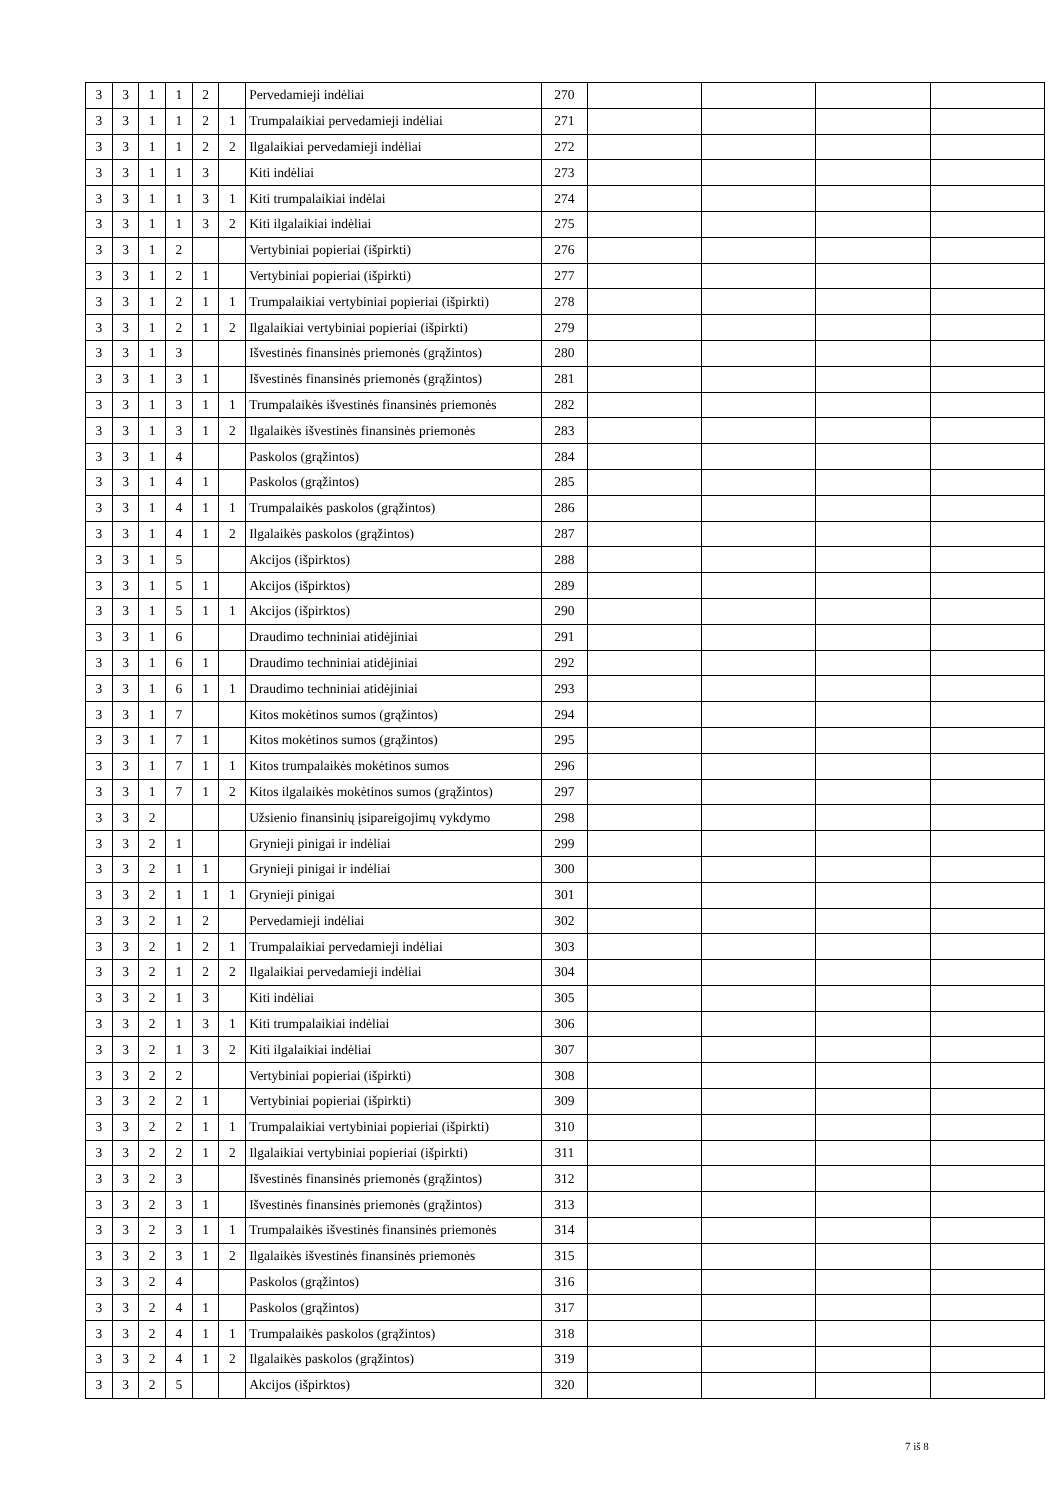| 3 | 3 | 1 | 1 | 2 | | Pervedamieji indėliai | 270 | | | | |
| 3 | 3 | 1 | 1 | 2 | 1 | Trumpalaikiai pervedamieji indėliai | 271 | | | | |
| 3 | 3 | 1 | 1 | 2 | 2 | Ilgalaikiai pervedamieji indėliai | 272 | | | | |
| 3 | 3 | 1 | 1 | 3 | | Kiti indėliai | 273 | | | | |
| 3 | 3 | 1 | 1 | 3 | 1 | Kiti trumpalaikiai indėlai | 274 | | | | |
| 3 | 3 | 1 | 1 | 3 | 2 | Kiti ilgalaikiai indėliai | 275 | | | | |
| 3 | 3 | 1 | 2 | | | Vertybiniai popieriai (išpirkti) | 276 | | | | |
| 3 | 3 | 1 | 2 | 1 | | Vertybiniai popieriai (išpirkti) | 277 | | | | |
| 3 | 3 | 1 | 2 | 1 | 1 | Trumpalaikiai vertybiniai popieriai (išpirkti) | 278 | | | | |
| 3 | 3 | 1 | 2 | 1 | 2 | Ilgalaikiai vertybiniai popieriai (išpirkti) | 279 | | | | |
| 3 | 3 | 1 | 3 | | | Išvestinės finansinės priemonės (grąžintos) | 280 | | | | |
| 3 | 3 | 1 | 3 | 1 | | Išvestinės finansinės priemonės (grąžintos) | 281 | | | | |
| 3 | 3 | 1 | 3 | 1 | 1 | Trumpalaikės išvestinės finansinės priemonės | 282 | | | | |
| 3 | 3 | 1 | 3 | 1 | 2 | Ilgalaikės išvestinės finansinės priemonės | 283 | | | | |
| 3 | 3 | 1 | 4 | | | Paskolos (grąžintos) | 284 | | | | |
| 3 | 3 | 1 | 4 | 1 | | Paskolos (grąžintos) | 285 | | | | |
| 3 | 3 | 1 | 4 | 1 | 1 | Trumpalaikės paskolos (grąžintos) | 286 | | | | |
| 3 | 3 | 1 | 4 | 1 | 2 | Ilgalaikės paskolos (grąžintos) | 287 | | | | |
| 3 | 3 | 1 | 5 | | | Akcijos (išpirktos) | 288 | | | | |
| 3 | 3 | 1 | 5 | 1 | | Akcijos (išpirktos) | 289 | | | | |
| 3 | 3 | 1 | 5 | 1 | 1 | Akcijos (išpirktos) | 290 | | | | |
| 3 | 3 | 1 | 6 | | | Draudimo techniniai atidėjiniai | 291 | | | | |
| 3 | 3 | 1 | 6 | 1 | | Draudimo techniniai atidėjiniai | 292 | | | | |
| 3 | 3 | 1 | 6 | 1 | 1 | Draudimo techniniai atidėjiniai | 293 | | | | |
| 3 | 3 | 1 | 7 | | | Kitos mokėtinos sumos (grąžintos) | 294 | | | | |
| 3 | 3 | 1 | 7 | 1 | | Kitos mokėtinos sumos (grąžintos) | 295 | | | | |
| 3 | 3 | 1 | 7 | 1 | 1 | Kitos trumpalaikės mokėtinos sumos | 296 | | | | |
| 3 | 3 | 1 | 7 | 1 | 2 | Kitos ilgalaikės mokėtinos sumos (grąžintos) | 297 | | | | |
| 3 | 3 | 2 | | | | Užsienio finansinių įsipareigojimų vykdymo | 298 | | | | |
| 3 | 3 | 2 | 1 | | | Grynieji pinigai ir indėliai | 299 | | | | |
| 3 | 3 | 2 | 1 | 1 | | Grynieji pinigai ir indėliai | 300 | | | | |
| 3 | 3 | 2 | 1 | 1 | 1 | Grynieji pinigai | 301 | | | | |
| 3 | 3 | 2 | 1 | 2 | | Pervedamieji indėliai | 302 | | | | |
| 3 | 3 | 2 | 1 | 2 | 1 | Trumpalaikiai pervedamieji indėliai | 303 | | | | |
| 3 | 3 | 2 | 1 | 2 | 2 | Ilgalaikiai pervedamieji indėliai | 304 | | | | |
| 3 | 3 | 2 | 1 | 3 | | Kiti indėliai | 305 | | | | |
| 3 | 3 | 2 | 1 | 3 | 1 | Kiti trumpalaikiai indėliai | 306 | | | | |
| 3 | 3 | 2 | 1 | 3 | 2 | Kiti ilgalaikiai indėliai | 307 | | | | |
| 3 | 3 | 2 | 2 | | | Vertybiniai popieriai (išpirkti) | 308 | | | | |
| 3 | 3 | 2 | 2 | 1 | | Vertybiniai popieriai (išpirkti) | 309 | | | | |
| 3 | 3 | 2 | 2 | 1 | 1 | Trumpalaikiai vertybiniai popieriai (išpirkti) | 310 | | | | |
| 3 | 3 | 2 | 2 | 1 | 2 | Ilgalaikiai vertybiniai popieriai (išpirkti) | 311 | | | | |
| 3 | 3 | 2 | 3 | | | Išvestinės finansinės priemonės (grąžintos) | 312 | | | | |
| 3 | 3 | 2 | 3 | 1 | | Išvestinės finansinės priemonės (grąžintos) | 313 | | | | |
| 3 | 3 | 2 | 3 | 1 | 1 | Trumpalaikės išvestinės finansinės priemonės | 314 | | | | |
| 3 | 3 | 2 | 3 | 1 | 2 | Ilgalaikės išvestinės finansinės priemonės | 315 | | | | |
| 3 | 3 | 2 | 4 | | | Paskolos (grąžintos) | 316 | | | | |
| 3 | 3 | 2 | 4 | 1 | | Paskolos (grąžintos) | 317 | | | | |
| 3 | 3 | 2 | 4 | 1 | 1 | Trumpalaikės paskolos (grąžintos) | 318 | | | | |
| 3 | 3 | 2 | 4 | 1 | 2 | Ilgalaikės paskolos (grąžintos) | 319 | | | | |
| 3 | 3 | 2 | 5 | | | Akcijos (išpirktos) | 320 | | | | |
7 iš 8